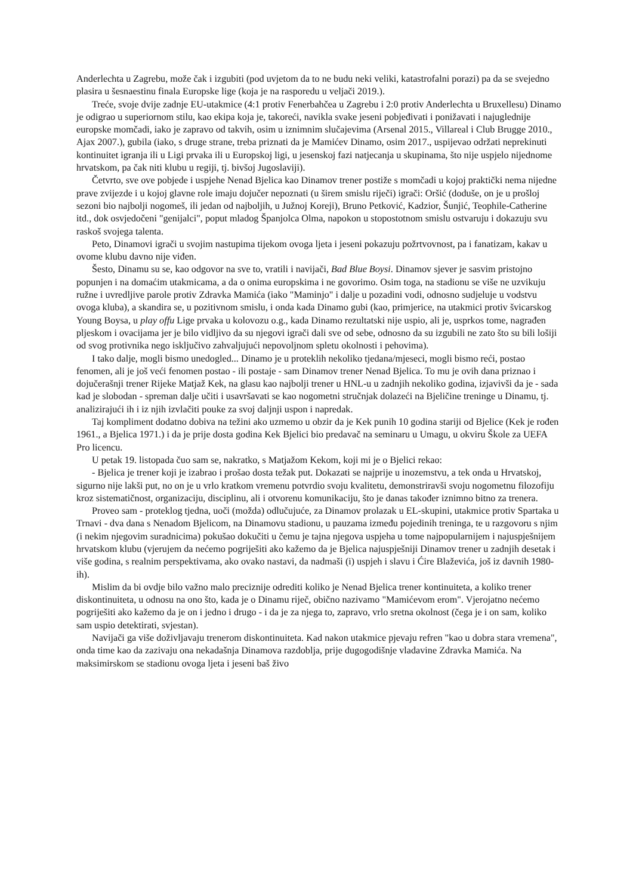Anderlechta u Zagrebu, može čak i izgubiti (pod uvjetom da to ne budu neki veliki, katastrofalni porazi) pa da se svejedno plasira u šesnaestinu finala Europske lige (koja je na rasporedu u veljači 2019.).
Treće, svoje dvije zadnje EU-utakmice (4:1 protiv Fenerbahčea u Zagrebu i 2:0 protiv Anderlechta u Bruxellesu) Dinamo je odigrao u superiornom stilu, kao ekipa koja je, takoreći, navikla svake jeseni pobjeđivati i ponižavati i najuglednije europske momčadi, iako je zapravo od takvih, osim u iznimnim slučajevima (Arsenal 2015., Villareal i Club Brugge 2010., Ajax 2007.), gubila (iako, s druge strane, treba priznati da je Mamićev Dinamo, osim 2017., uspijevao održati neprekinuti kontinuitet igranja ili u Ligi prvaka ili u Europskoj ligi, u jesenskoj fazi natjecanja u skupinama, što nije uspjelo nijednome hrvatskom, pa čak niti klubu u regiji, tj. bivšoj Jugoslaviji).
Četvrto, sve ove pobjede i uspjehe Nenad Bjelica kao Dinamov trener postiže s momčadi u kojoj praktički nema nijedne prave zvijezde i u kojoj glavne role imaju dojučer nepoznati (u širem smislu riječi) igrači: Oršić (doduše, on je u prošloj sezoni bio najbolji nogomeš, ili jedan od najboljih, u Južnoj Koreji), Bruno Petković, Kadzior, Šunjić, Teophile-Catherine itd., dok osvjedočeni "genijalci", poput mladog Španjolca Olma, napokon u stopostotnom smislu ostvaruju i dokazuju svu raskoš svojega talenta.
Peto, Dinamovi igrači u svojim nastupima tijekom ovoga ljeta i jeseni pokazuju požrtvovnost, pa i fanatizam, kakav u ovome klubu davno nije viđen.
Šesto, Dinamu su se, kao odgovor na sve to, vratili i navijači, Bad Blue Boysi. Dinamov sjever je sasvim pristojno popunjen i na domaćim utakmicama, a da o onima europskima i ne govorimo. Osim toga, na stadionu se više ne uzvikuju ružne i uvredljive parole protiv Zdravka Mamića (iako "Maminjo" i dalje u pozadini vodi, odnosno sudjeluje u vodstvu ovoga kluba), a skandira se, u pozitivnom smislu, i onda kada Dinamo gubi (kao, primjerice, na utakmici protiv švicarskog Young Boysa, u play offu Lige prvaka u kolovozu o.g., kada Dinamo rezultatski nije uspio, ali je, usprkos tome, nagrađen pljeskom i ovacijama jer je bilo vidljivo da su njegovi igrači dali sve od sebe, odnosno da su izgubili ne zato što su bili lošiji od svog protivnika nego isključivo zahvaljujući nepovoljnom spletu okolnosti i pehovima).
I tako dalje, mogli bismo unedogled... Dinamo je u proteklih nekoliko tjedana/mjeseci, mogli bismo reći, postao fenomen, ali je još veći fenomen postao - ili postaje - sam Dinamov trener Nenad Bjelica. To mu je ovih dana priznao i dojučerašnji trener Rijeke Matjaž Kek, na glasu kao najbolji trener u HNL-u u zadnjih nekoliko godina, izjavivši da je - sada kad je slobodan - spreman dalje učiti i usavršavati se kao nogometni stručnjak dolazeći na Bjeličine treninge u Dinamu, tj. analizirajući ih i iz njih izvlačiti pouke za svoj daljnji uspon i napredak.
Taj kompliment dodatno dobiva na težini ako uzmemo u obzir da je Kek punih 10 godina stariji od Bjelice (Kek je rođen 1961., a Bjelica 1971.) i da je prije dosta godina Kek Bjelici bio predavač na seminaru u Umagu, u okviru Škole za UEFA Pro licencu.
U petak 19. listopada čuo sam se, nakratko, s Matjažom Kekom, koji mi je o Bjelici rekao:
- Bjelica je trener koji je izabrao i prošao dosta težak put. Dokazati se najprije u inozemstvu, a tek onda u Hrvatskoj, sigurno nije lakši put, no on je u vrlo kratkom vremenu potvrdio svoju kvalitetu, demonstriravši svoju nogometnu filozofiju kroz sistematičnost, organizaciju, disciplinu, ali i otvorenu komunikaciju, što je danas također iznimno bitno za trenera.
Proveo sam - proteklog tjedna, uoči (možda) odlučujuće, za Dinamov prolazak u EL-skupini, utakmice protiv Spartaka u Trnavi - dva dana s Nenadom Bjelicom, na Dinamovu stadionu, u pauzama između pojedinih treninga, te u razgovoru s njim (i nekim njegovim suradnicima) pokušao dokučiti u čemu je tajna njegova uspjeha u tome najpopularnijem i najuspješnijem hrvatskom klubu (vjerujem da nećemo pogriješiti ako kažemo da je Bjelica najuspješniji Dinamov trener u zadnjih desetak i više godina, s realnim perspektivama, ako ovako nastavi, da nadmaši (i) uspjeh i slavu i Ćire Blaževića, još iz davnih 1980-ih).
Mislim da bi ovdje bilo važno malo preciznije odrediti koliko je Nenad Bjelica trener kontinuiteta, a koliko trener diskontinuiteta, u odnosu na ono što, kada je o Dinamu riječ, obično nazivamo "Mamićevom erom". Vjerojatno nećemo pogriješiti ako kažemo da je on i jedno i drugo - i da je za njega to, zapravo, vrlo sretna okolnost (čega je i on sam, koliko sam uspio detektirati, svjestan).
Navijači ga više doživljavaju trenerom diskontinuiteta. Kad nakon utakmice pjevaju refren "kao u dobra stara vremena", onda time kao da zazivaju ona nekadašnja Dinamova razdoblja, prije dugogodišnje vladavine Zdravka Mamića. Na maksimirskom se stadionu ovoga ljeta i jeseni baš živo